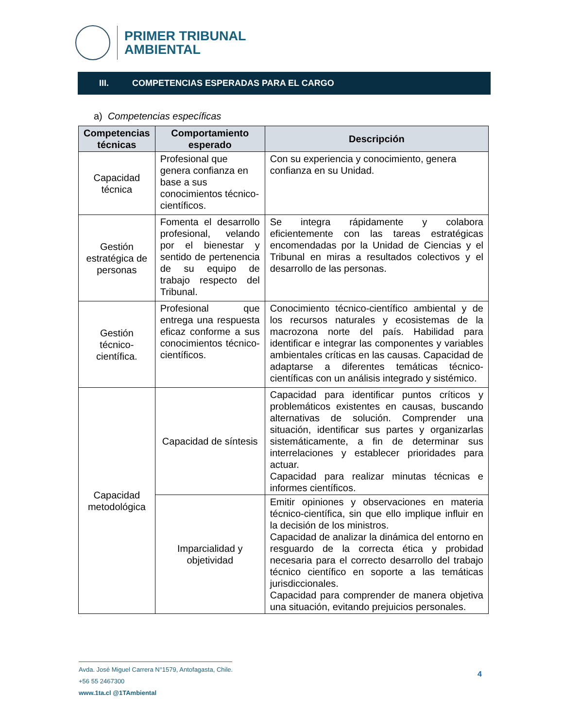PRIMER TRIBUNAL
AMBIENTAL
III. COMPETENCIAS ESPERADAS PARA EL CARGO
a) Competencias específicas
| Competencias técnicas | Comportamiento esperado | Descripción |
| --- | --- | --- |
| Capacidad técnica | Profesional que genera confianza en base a sus conocimientos técnico-científicos. | Con su experiencia y conocimiento, genera confianza en su Unidad. |
| Gestión estratégica de personas | Fomenta el desarrollo profesional, velando por el bienestar y sentido de pertenencia de su equipo de trabajo respecto del Tribunal. | Se integra rápidamente y colabora eficientemente con las tareas estratégicas encomendadas por la Unidad de Ciencias y el Tribunal en miras a resultados colectivos y el desarrollo de las personas. |
| Gestión técnico-científica. | Profesional que entrega una respuesta eficaz conforme a sus conocimientos técnico-científicos. | Conocimiento técnico-científico ambiental y de los recursos naturales y ecosistemas de la macrozona norte del país. Habilidad para identificar e integrar las componentes y variables ambientales críticas en las causas. Capacidad de adaptarse a diferentes temáticas técnico-científicas con un análisis integrado y sistémico. |
| Capacidad metodológica | Capacidad de síntesis | Capacidad para identificar puntos críticos y problemáticos existentes en causas, buscando alternativas de solución. Comprender una situación, identificar sus partes y organizarlas sistemáticamente, a fin de determinar sus interrelaciones y establecer prioridades para actuar. Capacidad para realizar minutas técnicas e informes científicos. |
| | Imparcialidad y objetividad | Emitir opiniones y observaciones en materia técnico-científica, sin que ello implique influir en la decisión de los ministros. Capacidad de analizar la dinámica del entorno en resguardo de la correcta ética y probidad necesaria para el correcto desarrollo del trabajo técnico científico en soporte a las temáticas jurisdiccionales. Capacidad para comprender de manera objetiva una situación, evitando prejuicios personales. |
Avda. José Miguel Carrera N°1579, Antofagasta, Chile.
+56 55 2467300
www.1ta.cl @1TAmbiental
4